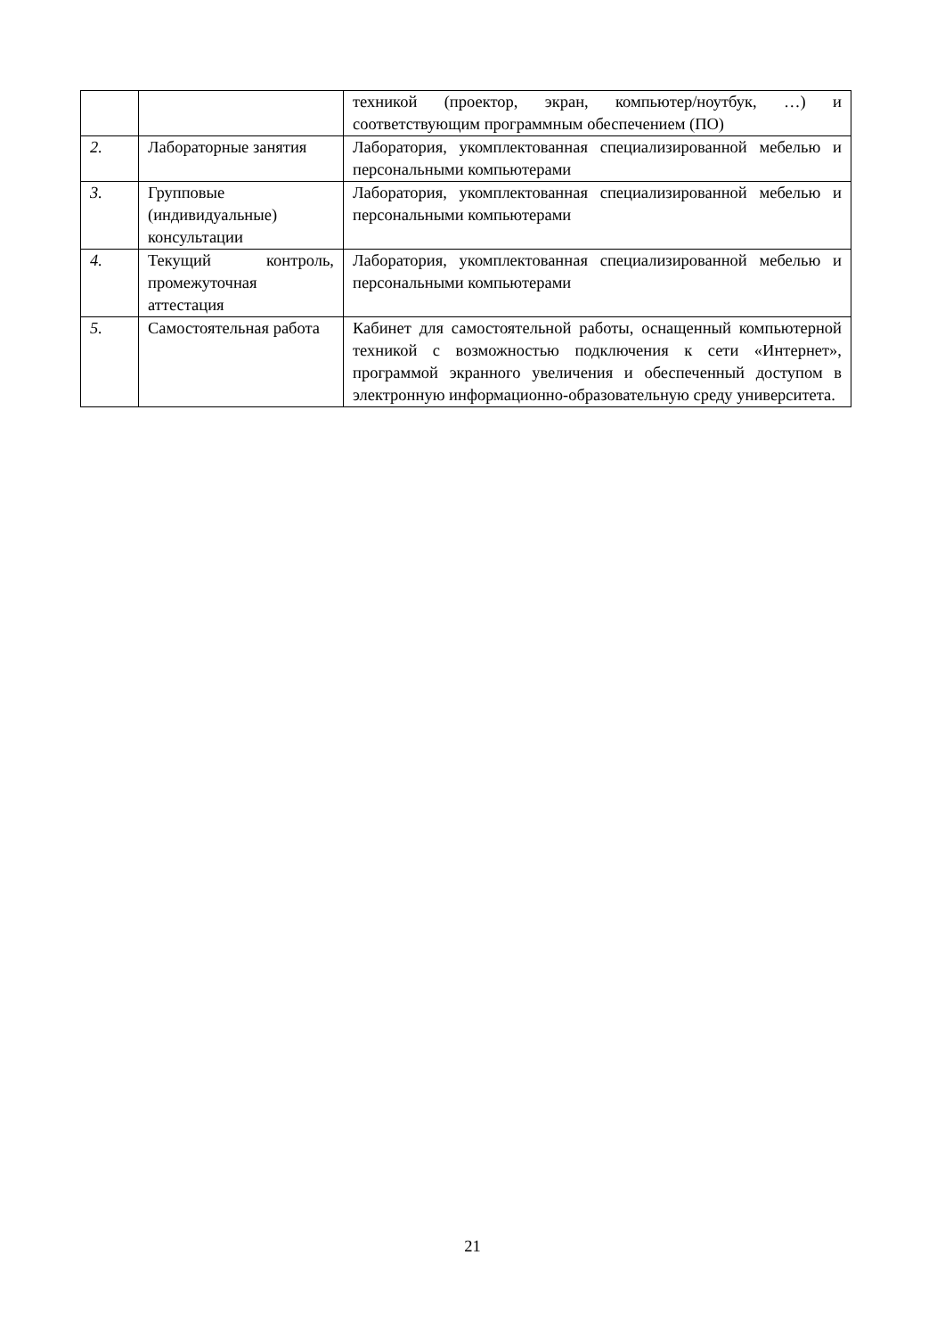| | | техникой (проектор, экран, компьютер/ноутбук, …) и соответствующим программным обеспечением (ПО) |
| 2. | Лабораторные занятия | Лаборатория, укомплектованная специализированной мебелью и персональными компьютерами |
| 3. | Групповые (индивидуальные) консультации | Лаборатория, укомплектованная специализированной мебелью и персональными компьютерами |
| 4. | Текущий контроль, промежуточная аттестация | Лаборатория, укомплектованная специализированной мебелью и персональными компьютерами |
| 5. | Самостоятельная работа | Кабинет для самостоятельной работы, оснащенный компьютерной техникой с возможностью подключения к сети «Интернет», программой экранного увеличения и обеспеченный доступом в электронную информационно-образовательную среду университета. |
21